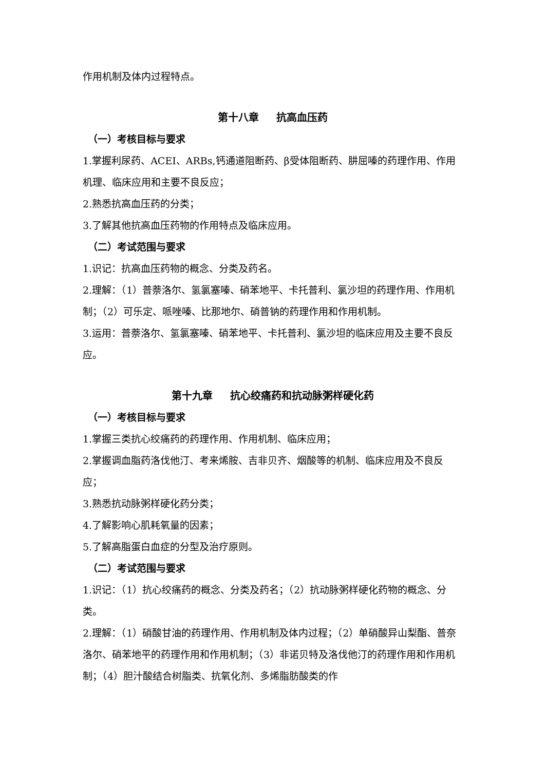作用机制及体内过程特点。
第十八章 抗高血压药
（一）考核目标与要求
1.掌握利尿药、ACEI、ARBs,钙通道阻断药、β受体阻断药、肼屈嗪的药理作用、作用机理、临床应用和主要不良反应；
2.熟悉抗高血压药的分类；
3.了解其他抗高血压药物的作用特点及临床应用。
（二）考试范围与要求
1.识记：抗高血压药物的概念、分类及药名。
2.理解：（1）普萘洛尔、氢氯塞嗪、硝苯地平、卡托普利、氯沙坦的药理作用、作用机制；（2）可乐定、哌唑嗪、比那地尔、硝普钠的药理作用和作用机制。
3.运用：普萘洛尔、氢氯塞嗪、硝苯地平、卡托普利、氯沙坦的临床应用及主要不良反应。
第十九章 抗心绞痛药和抗动脉粥样硬化药
（一）考核目标与要求
1.掌握三类抗心绞痛药的药理作用、作用机制、临床应用；
2.掌握调血脂药洛伐他汀、考来烯胺、吉非贝齐、烟酸等的机制、临床应用及不良反应；
3.熟悉抗动脉粥样硬化药分类；
4.了解影响心肌耗氧量的因素；
5.了解高脂蛋白血症的分型及治疗原则。
（二）考试范围与要求
1.识记：（1）抗心绞痛药的概念、分类及药名；（2）抗动脉粥样硬化药物的概念、分类。
2.理解：（1）硝酸甘油的药理作用、作用机制及体内过程；（2）单硝酸异山梨酯、普奈洛尔、硝苯地平的药理作用和作用机制；（3）非诺贝特及洛伐他汀的药理作用和作用机制；（4）胆汁酸结合树脂类、抗氧化剂、多烯脂肪酸类的作